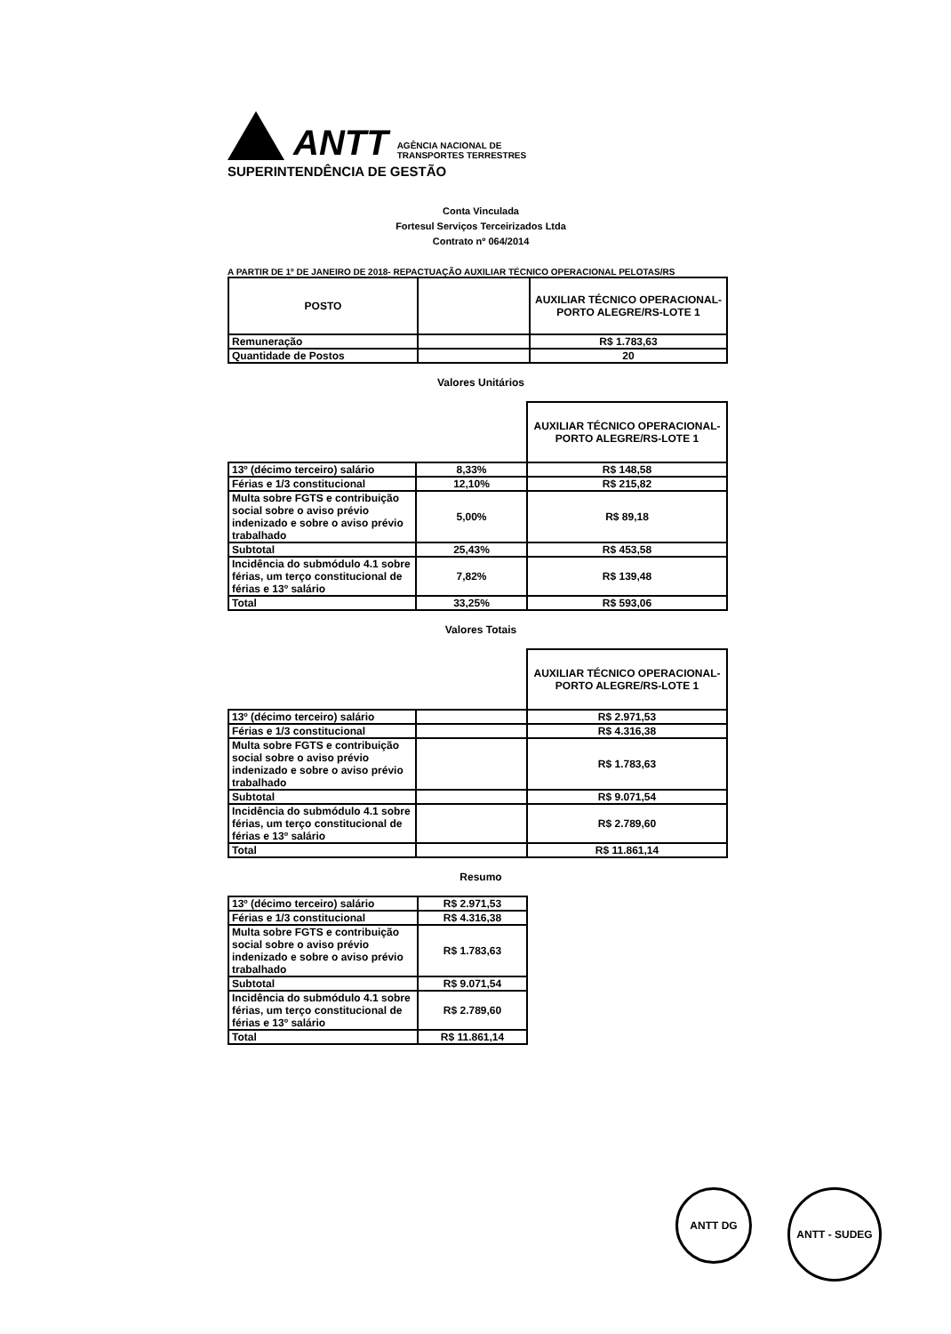ANTT
AGÊNCIA NACIONAL DE
TRANSPORTES TERRESTRES
SUPERINTENDÊNCIA DE GESTÃO
Conta Vinculada
Fortesul Serviços Terceirizados Ltda
Contrato nº 064/2014
A PARTIR DE 1º DE JANEIRO DE 2018- REPACTUAÇÃO AUXILIAR TÉCNICO OPERACIONAL PELOTAS/RS
| POSTO | | AUXILIAR TÉCNICO OPERACIONAL- PORTO ALEGRE/RS-LOTE 1 |
| --- | --- | --- |
| Remuneração | | R$ 1.783,63 |
| Quantidade de Postos | | 20 |
Valores Unitários
| | | AUXILIAR TÉCNICO OPERACIONAL- PORTO ALEGRE/RS-LOTE 1 |
| 13º (décimo terceiro) salário | 8,33% | R$ 148,58 |
| Férias e 1/3 constitucional | 12,10% | R$ 215,82 |
| Multa sobre FGTS e contribuição social sobre o aviso prévio indenizado e sobre o aviso prévio trabalhado | 5,00% | R$ 89,18 |
| Subtotal | 25,43% | R$ 453,58 |
| Incidência do submódulo 4.1 sobre férias, um terço constitucional de férias e 13º salário | 7,82% | R$ 139,48 |
| Total | 33,25% | R$ 593,06 |
Valores Totais
| | | AUXILIAR TÉCNICO OPERACIONAL- PORTO ALEGRE/RS-LOTE 1 |
| 13º (décimo terceiro) salário | | R$ 2.971,53 |
| Férias e 1/3 constitucional | | R$ 4.316,38 |
| Multa sobre FGTS e contribuição social sobre o aviso prévio indenizado e sobre o aviso prévio trabalhado | | R$ 1.783,63 |
| Subtotal | | R$ 9.071,54 |
| Incidência do submódulo 4.1 sobre férias, um terço constitucional de férias e 13º salário | | R$ 2.789,60 |
| Total | | R$ 11.861,14 |
Resumo
| 13º (décimo terceiro) salário | R$ 2.971,53 |
| Férias e 1/3 constitucional | R$ 4.316,38 |
| Multa sobre FGTS e contribuição social sobre o aviso prévio indenizado e sobre o aviso prévio trabalhado | R$ 1.783,63 |
| Subtotal | R$ 9.071,54 |
| Incidência do submódulo 4.1 sobre férias, um terço constitucional de férias e 13º salário | R$ 2.789,60 |
| Total | R$ 11.861,14 |
ANTT DG
ANTT - SUDEG